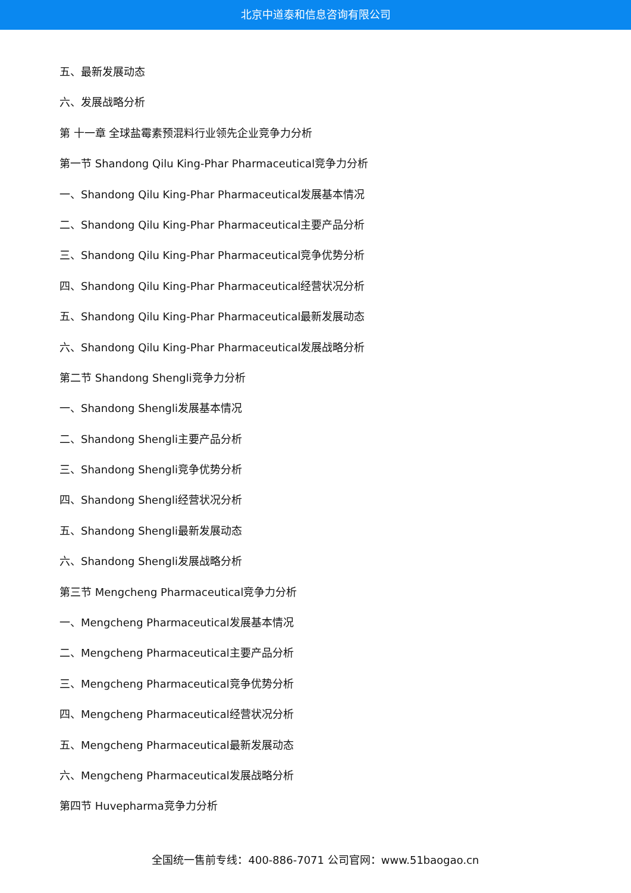北京中道泰和信息咨询有限公司
五、最新发展动态
六、发展战略分析
第 十一章 全球盐霉素预混料行业领先企业竞争力分析
第一节 Shandong Qilu King-Phar Pharmaceutical竞争力分析
一、Shandong Qilu King-Phar Pharmaceutical发展基本情况
二、Shandong Qilu King-Phar Pharmaceutical主要产品分析
三、Shandong Qilu King-Phar Pharmaceutical竞争优势分析
四、Shandong Qilu King-Phar Pharmaceutical经营状况分析
五、Shandong Qilu King-Phar Pharmaceutical最新发展动态
六、Shandong Qilu King-Phar Pharmaceutical发展战略分析
第二节 Shandong Shengli竞争力分析
一、Shandong Shengli发展基本情况
二、Shandong Shengli主要产品分析
三、Shandong Shengli竞争优势分析
四、Shandong Shengli经营状况分析
五、Shandong Shengli最新发展动态
六、Shandong Shengli发展战略分析
第三节 Mengcheng Pharmaceutical竞争力分析
一、Mengcheng Pharmaceutical发展基本情况
二、Mengcheng Pharmaceutical主要产品分析
三、Mengcheng Pharmaceutical竞争优势分析
四、Mengcheng Pharmaceutical经营状况分析
五、Mengcheng Pharmaceutical最新发展动态
六、Mengcheng Pharmaceutical发展战略分析
第四节 Huvepharma竞争力分析
全国统一售前专线：400-886-7071 公司官网：www.51baogao.cn